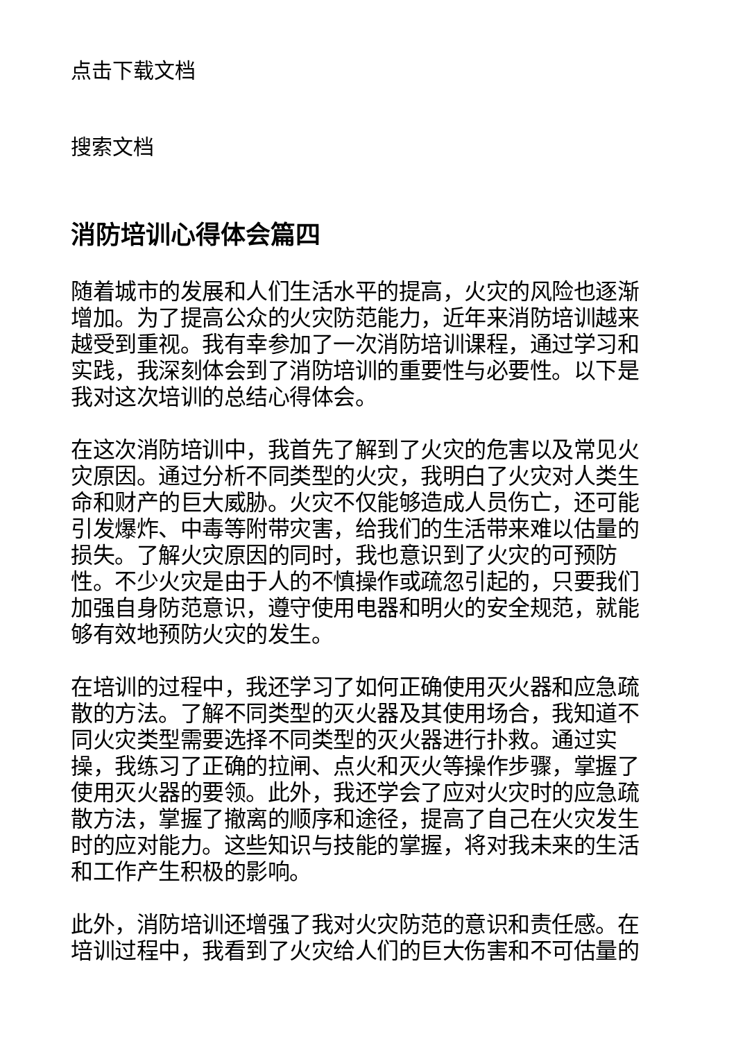点击下载文档
搜索文档
消防培训心得体会篇四
随着城市的发展和人们生活水平的提高，火灾的风险也逐渐增加。为了提高公众的火灾防范能力，近年来消防培训越来越受到重视。我有幸参加了一次消防培训课程，通过学习和实践，我深刻体会到了消防培训的重要性与必要性。以下是我对这次培训的总结心得体会。
在这次消防培训中，我首先了解到了火灾的危害以及常见火灾原因。通过分析不同类型的火灾，我明白了火灾对人类生命和财产的巨大威胁。火灾不仅能够造成人员伤亡，还可能引发爆炸、中毒等附带灾害，给我们的生活带来难以估量的损失。了解火灾原因的同时，我也意识到了火灾的可预防性。不少火灾是由于人的不慎操作或疏忽引起的，只要我们加强自身防范意识，遵守使用电器和明火的安全规范，就能够有效地预防火灾的发生。
在培训的过程中，我还学习了如何正确使用灭火器和应急疏散的方法。了解不同类型的灭火器及其使用场合，我知道不同火灾类型需要选择不同类型的灭火器进行扑救。通过实操，我练习了正确的拉闸、点火和灭火等操作步骤，掌握了使用灭火器的要领。此外，我还学会了应对火灾时的应急疏散方法，掌握了撤离的顺序和途径，提高了自己在火灾发生时的应对能力。这些知识与技能的掌握，将对我未来的生活和工作产生积极的影响。
此外，消防培训还增强了我对火灾防范的意识和责任感。在培训过程中，我看到了火灾给人们的巨大伤害和不可估量的